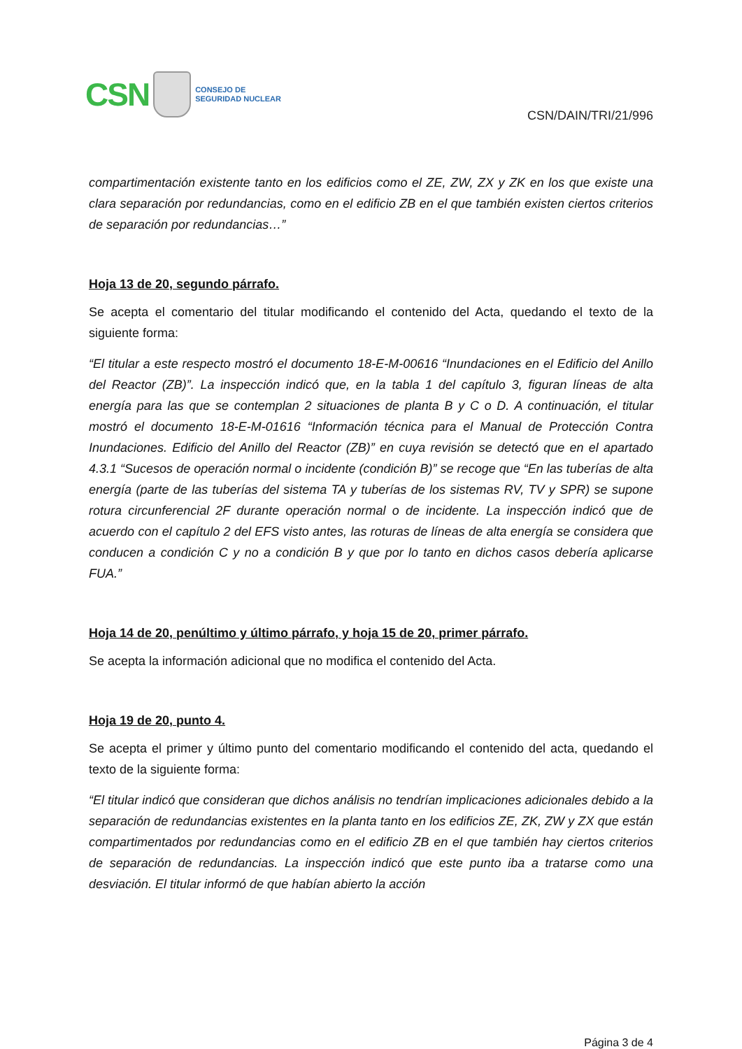CSN
CONSEJO DE
SEGURIDAD NUCLEAR
CSN/DAIN/TRI/21/996
compartimentación existente tanto en los edificios como el ZE, ZW, ZX y ZK en los que existe una clara separación por redundancias, como en el edificio ZB en el que también existen ciertos criterios de separación por redundancias…”
Hoja 13 de 20, segundo párrafo.
Se acepta el comentario del titular modificando el contenido del Acta, quedando el texto de la siguiente forma:
“El titular a este respecto mostró el documento 18-E-M-00616 “Inundaciones en el Edificio del Anillo del Reactor (ZB)”. La inspección indicó que, en la tabla 1 del capítulo 3, figuran líneas de alta energía para las que se contemplan 2 situaciones de planta B y C o D. A continuación, el titular mostró el documento 18-E-M-01616 “Información técnica para el Manual de Protección Contra Inundaciones. Edificio del Anillo del Reactor (ZB)” en cuya revisión se detectó que en el apartado 4.3.1 “Sucesos de operación normal o incidente (condición B)” se recoge que “En las tuberías de alta energía (parte de las tuberías del sistema TA y tuberías de los sistemas RV, TV y SPR) se supone rotura circunferencial 2F durante operación normal o de incidente. La inspección indicó que de acuerdo con el capítulo 2 del EFS visto antes, las roturas de líneas de alta energía se considera que conducen a condición C y no a condición B y que por lo tanto en dichos casos debería aplicarse FUA.”
Hoja 14 de 20, penúltimo y último párrafo, y hoja 15 de 20, primer párrafo.
Se acepta la información adicional que no modifica el contenido del Acta.
Hoja 19 de 20, punto 4.
Se acepta el primer y último punto del comentario modificando el contenido del acta, quedando el texto de la siguiente forma:
“El titular indicó que consideran que dichos análisis no tendrían implicaciones adicionales debido a la separación de redundancias existentes en la planta tanto en los edificios ZE, ZK, ZW y ZX que están compartimentados por redundancias como en el edificio ZB en el que también hay ciertos criterios de separación de redundancias. La inspección indicó que este punto iba a tratarse como una desviación. El titular informó de que habían abierto la acción
Página 3 de 4